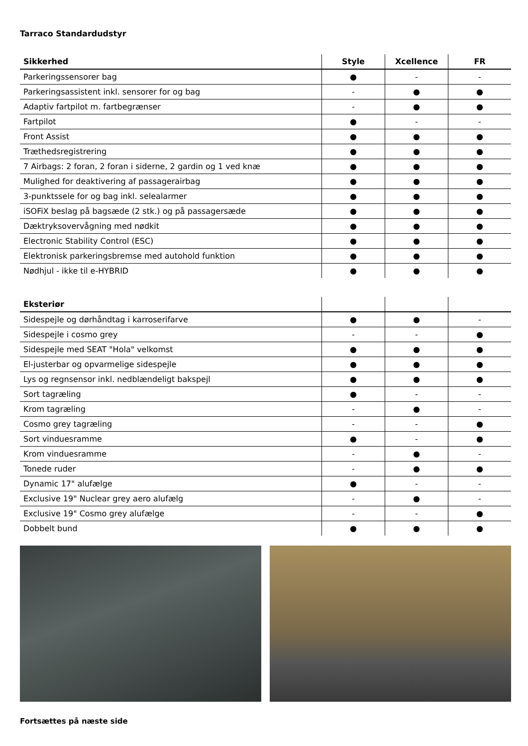Tarraco Standardudstyr
| Sikkerhed | Style | Xcellence | FR |
| --- | --- | --- | --- |
| Parkeringssensorer bag | ● | - | - |
| Parkeringsassistent inkl. sensorer for og bag | - | ● | ● |
| Adaptiv fartpilot m. fartbegrænser | - | ● | ● |
| Fartpilot | ● | - | - |
| Front Assist | ● | ● | ● |
| Træthedsregistrering | ● | ● | ● |
| 7 Airbags: 2 foran, 2 foran i siderne, 2 gardin og 1 ved knæ | ● | ● | ● |
| Mulighed for deaktivering af passagerairbag | ● | ● | ● |
| 3-punktssele for og bag inkl. selealarmer | ● | ● | ● |
| iSOFiX beslag på bagsæde (2 stk.) og på passagersæde | ● | ● | ● |
| Dæktryksovervågning med nødkit | ● | ● | ● |
| Electronic Stability Control (ESC) | ● | ● | ● |
| Elektronisk parkeringsbremse med autohold funktion | ● | ● | ● |
| Nødhjul - ikke til e-HYBRID | ● | ● | ● |
| Eksteriør | | | |
| --- | --- | --- | --- |
| Sidespejle og dørhåndtag i karroserifarve | ● | ● | - |
| Sidespejle i cosmo grey | - | - | ● |
| Sidespejle med SEAT "Hola" velkomst | ● | ● | ● |
| El-justerbar og opvarmelige sidespejle | ● | ● | ● |
| Lys og regnsensor inkl. nedblændeligt bakspejl | ● | ● | ● |
| Sort tagræling | ● | - | - |
| Krom tagræling | - | ● | - |
| Cosmo grey tagræling | - | - | ● |
| Sort vinduesramme | ● | - | ● |
| Krom vinduesramme | - | ● | - |
| Tonede ruder | - | ● | ● |
| Dynamic 17" alufælge | ● | - | - |
| Exclusive 19" Nuclear grey aero alufælg | - | ● | - |
| Exclusive 19" Cosmo grey alufælge | - | - | ● |
| Dobbelt bund | ● | ● | ● |
Fortsættes på næste side